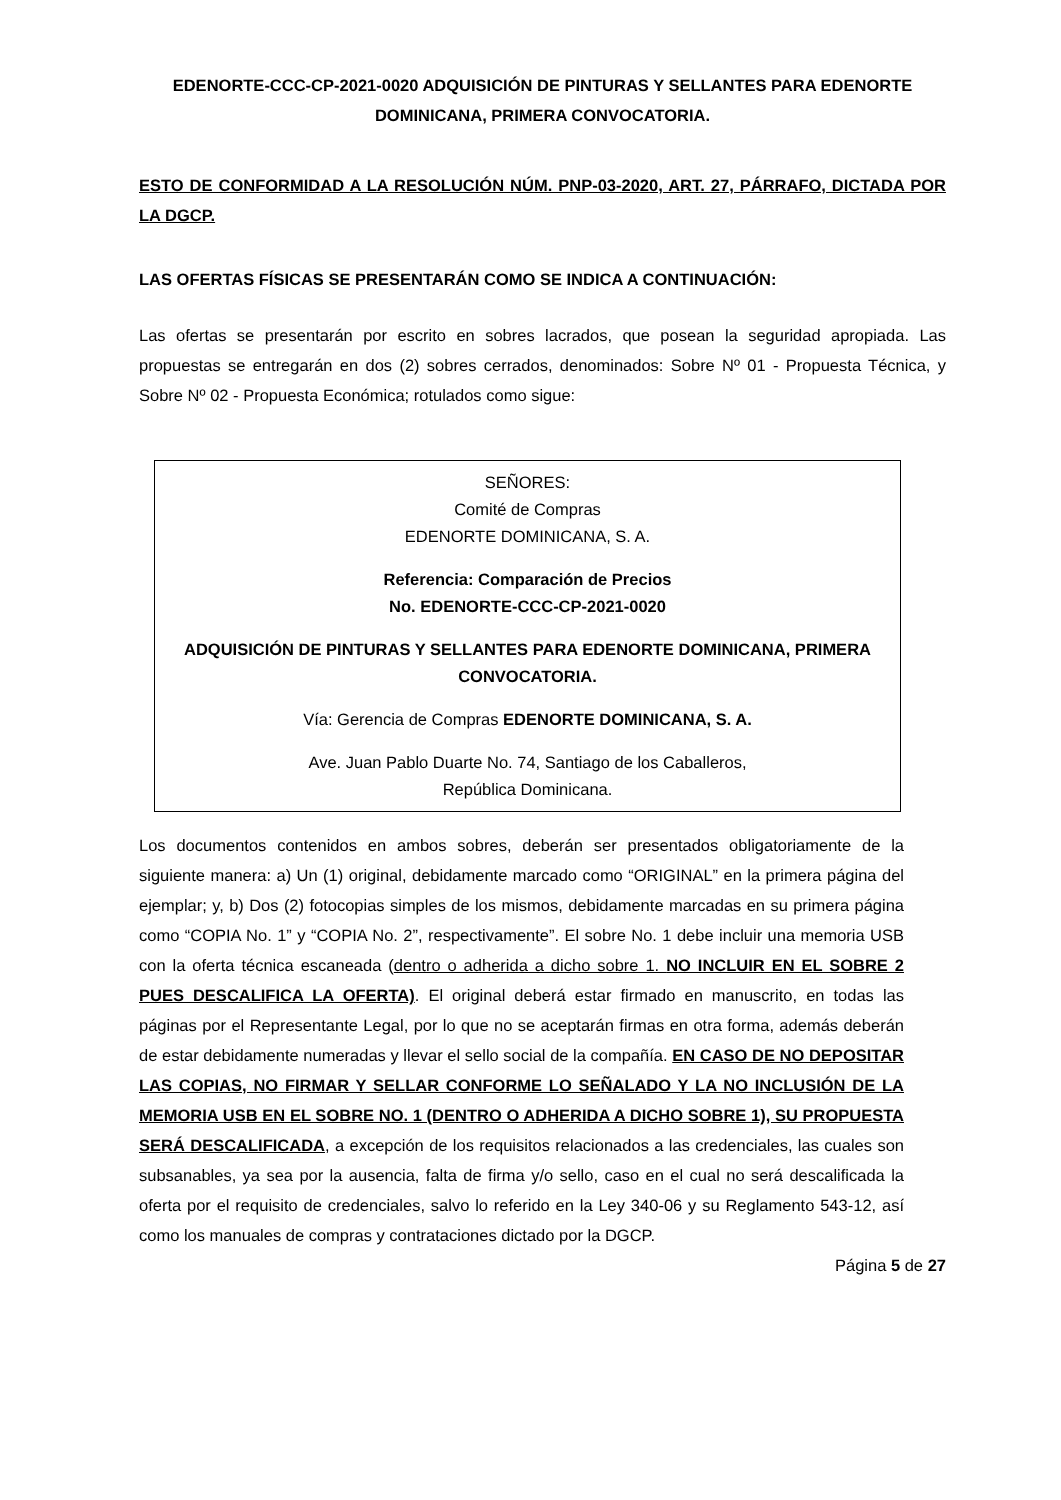EDENORTE-CCC-CP-2021-0020 ADQUISICIÓN DE PINTURAS Y SELLANTES PARA EDENORTE DOMINICANA, PRIMERA CONVOCATORIA.
ESTO DE CONFORMIDAD A LA RESOLUCIÓN NÚM. PNP-03-2020, ART. 27, PÁRRAFO, DICTADA POR LA DGCP.
LAS OFERTAS FÍSICAS SE PRESENTARÁN COMO SE INDICA A CONTINUACIÓN:
Las ofertas se presentarán por escrito en sobres lacrados, que posean la seguridad apropiada. Las propuestas se entregarán en dos (2) sobres cerrados, denominados: Sobre Nº 01 - Propuesta Técnica, y Sobre Nº 02 - Propuesta Económica; rotulados como sigue:
SEÑORES:
Comité de Compras
EDENORTE DOMINICANA, S. A.
Referencia: Comparación de Precios
No. EDENORTE-CCC-CP-2021-0020
ADQUISICIÓN DE PINTURAS Y SELLANTES PARA EDENORTE DOMINICANA, PRIMERA CONVOCATORIA.
Vía: Gerencia de Compras EDENORTE DOMINICANA, S. A.
Ave. Juan Pablo Duarte No. 74, Santiago de los Caballeros,
República Dominicana.
Los documentos contenidos en ambos sobres, deberán ser presentados obligatoriamente de la siguiente manera: a) Un (1) original, debidamente marcado como “ORIGINAL” en la primera página del ejemplar; y, b) Dos (2) fotocopias simples de los mismos, debidamente marcadas en su primera página como “COPIA No. 1” y “COPIA No. 2”, respectivamente”. El sobre No. 1 debe incluir una memoria USB con la oferta técnica escaneada (dentro o adherida a dicho sobre 1. NO INCLUIR EN EL SOBRE 2 PUES DESCALIFICA LA OFERTA). El original deberá estar firmado en manuscrito, en todas las páginas por el Representante Legal, por lo que no se aceptarán firmas en otra forma, además deberán de estar debidamente numeradas y llevar el sello social de la compañía. EN CASO DE NO DEPOSITAR LAS COPIAS, NO FIRMAR Y SELLAR CONFORME LO SEÑALADO Y LA NO INCLUSIÓN DE LA MEMORIA USB EN EL SOBRE NO. 1 (DENTRO O ADHERIDA A DICHO SOBRE 1), SU PROPUESTA SERÁ DESCALIFICADA, a excepción de los requisitos relacionados a las credenciales, las cuales son subsanables, ya sea por la ausencia, falta de firma y/o sello, caso en el cual no será descalificada la oferta por el requisito de credenciales, salvo lo referido en la Ley 340-06 y su Reglamento 543-12, así como los manuales de compras y contrataciones dictado por la DGCP.
Página 5 de 27